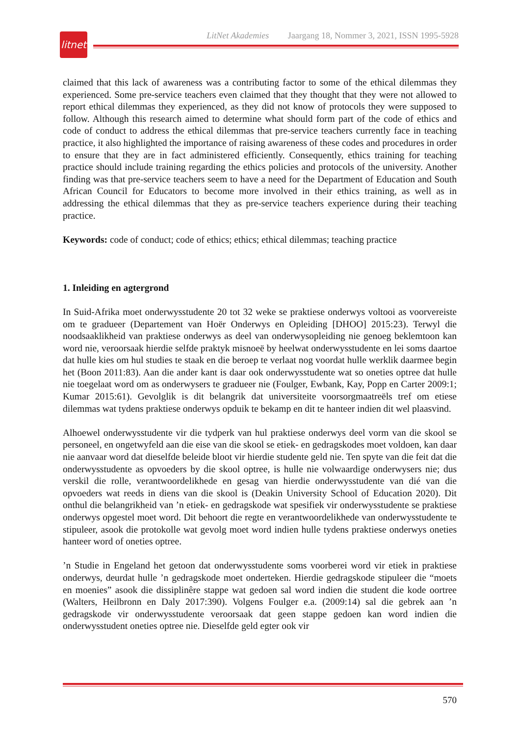LitNet Akademies Jaargang 18, Nommer 3, 2021, ISSN 1995-5928
litnet
claimed that this lack of awareness was a contributing factor to some of the ethical dilemmas they experienced. Some pre-service teachers even claimed that they thought that they were not allowed to report ethical dilemmas they experienced, as they did not know of protocols they were supposed to follow. Although this research aimed to determine what should form part of the code of ethics and code of conduct to address the ethical dilemmas that pre-service teachers currently face in teaching practice, it also highlighted the importance of raising awareness of these codes and procedures in order to ensure that they are in fact administered efficiently. Consequently, ethics training for teaching practice should include training regarding the ethics policies and protocols of the university. Another finding was that pre-service teachers seem to have a need for the Department of Education and South African Council for Educators to become more involved in their ethics training, as well as in addressing the ethical dilemmas that they as pre-service teachers experience during their teaching practice.
Keywords: code of conduct; code of ethics; ethics; ethical dilemmas; teaching practice
1. Inleiding en agtergrond
In Suid-Afrika moet onderwysstudente 20 tot 32 weke se praktiese onderwys voltooi as voorvereiste om te gradueer (Departement van Hoër Onderwys en Opleiding [DHOO] 2015:23). Terwyl die noodsaaklikheid van praktiese onderwys as deel van onderwysopleiding nie genoeg beklemtoon kan word nie, veroorsaak hierdie selfde praktyk misnoeë by heelwat onderwysstudente en lei soms daartoe dat hulle kies om hul studies te staak en die beroep te verlaat nog voordat hulle werklik daarmee begin het (Boon 2011:83). Aan die ander kant is daar ook onderwysstudente wat so oneties optree dat hulle nie toegelaat word om as onderwysers te gradueer nie (Foulger, Ewbank, Kay, Popp en Carter 2009:1; Kumar 2015:61). Gevolglik is dit belangrik dat universiteite voorsorgmaatreëls tref om etiese dilemmas wat tydens praktiese onderwys opduik te bekamp en dit te hanteer indien dit wel plaasvind.
Alhoewel onderwysstudente vir die tydperk van hul praktiese onderwys deel vorm van die skool se personeel, en ongetwyfeld aan die eise van die skool se etiek- en gedragskodes moet voldoen, kan daar nie aanvaar word dat dieselfde beleide bloot vir hierdie studente geld nie. Ten spyte van die feit dat die onderwysstudente as opvoeders by die skool optree, is hulle nie volwaardige onderwysers nie; dus verskil die rolle, verantwoordelikhede en gesag van hierdie onderwysstudente van dié van die opvoeders wat reeds in diens van die skool is (Deakin University School of Education 2020). Dit onthul die belangrikheid van ’n etiek- en gedragskode wat spesifiek vir onderwysstudente se praktiese onderwys opgestel moet word. Dit behoort die regte en verantwoordelikhede van onderwysstudente te stipuleer, asook die protokolle wat gevolg moet word indien hulle tydens praktiese onderwys oneties hanteer word of oneties optree.
’n Studie in Engeland het getoon dat onderwysstudente soms voorberei word vir etiek in praktiese onderwys, deurdat hulle ’n gedragskode moet onderteken. Hierdie gedragskode stipuleer die “moets en moenies” asook die dissiplinêre stappe wat gedoen sal word indien die student die kode oortree (Walters, Heilbronn en Daly 2017:390). Volgens Foulger e.a. (2009:14) sal die gebrek aan ’n gedragskode vir onderwysstudente veroorsaak dat geen stappe gedoen kan word indien die onderwysstudent oneties optree nie. Dieselfde geld egter ook vir
570